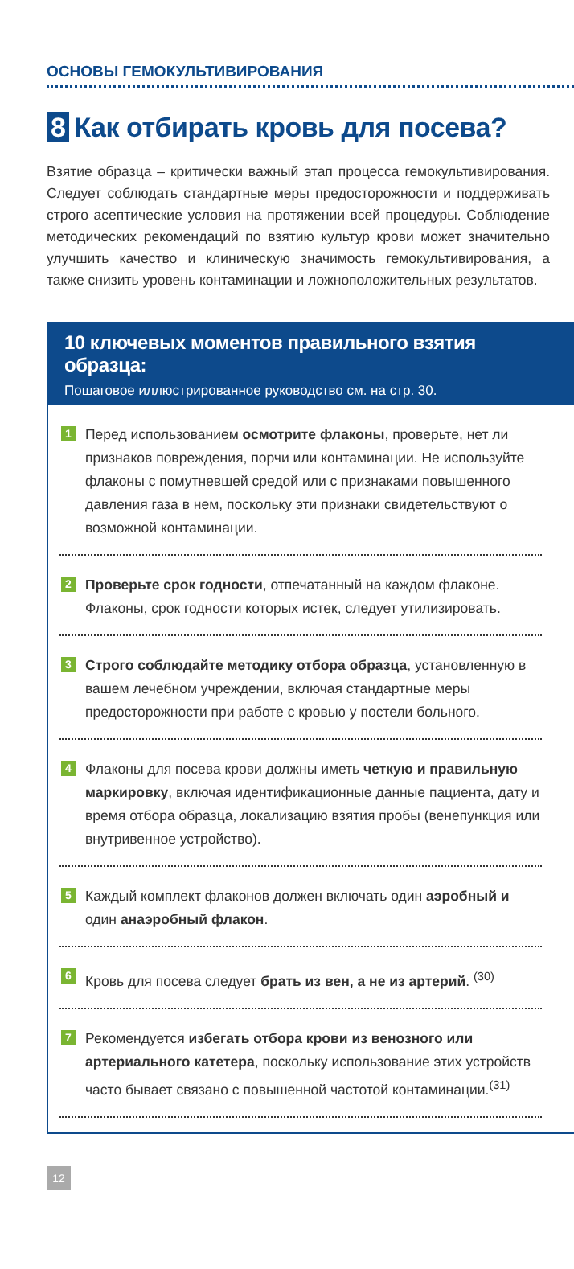ОСНОВЫ ГЕМОКУЛЬТИВИРОВАНИЯ
8 Как отбирать кровь для посева?
Взятие образца – критически важный этап процесса гемокультивирования. Следует соблюдать стандартные меры предосторожности и поддерживать строго асептические условия на протяжении всей процедуры. Соблюдение методических рекомендаций по взятию культур крови может значительно улучшить качество и клиническую значимость гемокультивирования, а также снизить уровень контаминации и ложноположительных результатов.
10 ключевых моментов правильного взятия образца:
Пошаговое иллюстрированное руководство см. на стр. 30.
1 Перед использованием осмотрите флаконы, проверьте, нет ли признаков повреждения, порчи или контаминации. Не используйте флаконы с помутневшей средой или с признаками повышенного давления газа в нем, поскольку эти признаки свидетельствуют о возможной контаминации.
2 Проверьте срок годности, отпечатанный на каждом флаконе. Флаконы, срок годности которых истек, следует утилизировать.
3 Строго соблюдайте методику отбора образца, установленную в вашем лечебном учреждении, включая стандартные меры предосторожности при работе с кровью у постели больного.
4 Флаконы для посева крови должны иметь четкую и правильную маркировку, включая идентификационные данные пациента, дату и время отбора образца, локализацию взятия пробы (венепункция или внутривенное устройство).
5 Каждый комплект флаконов должен включать один аэробный и один анаэробный флакон.
6 Кровь для посева следует брать из вен, а не из артерий. <sup>(30)</sup>
7 Рекомендуется избегать отбора крови из венозного или артериального катетера, поскольку использование этих устройств часто бывает связано с повышенной частотой контаминации.<sup>(31)</sup>
12